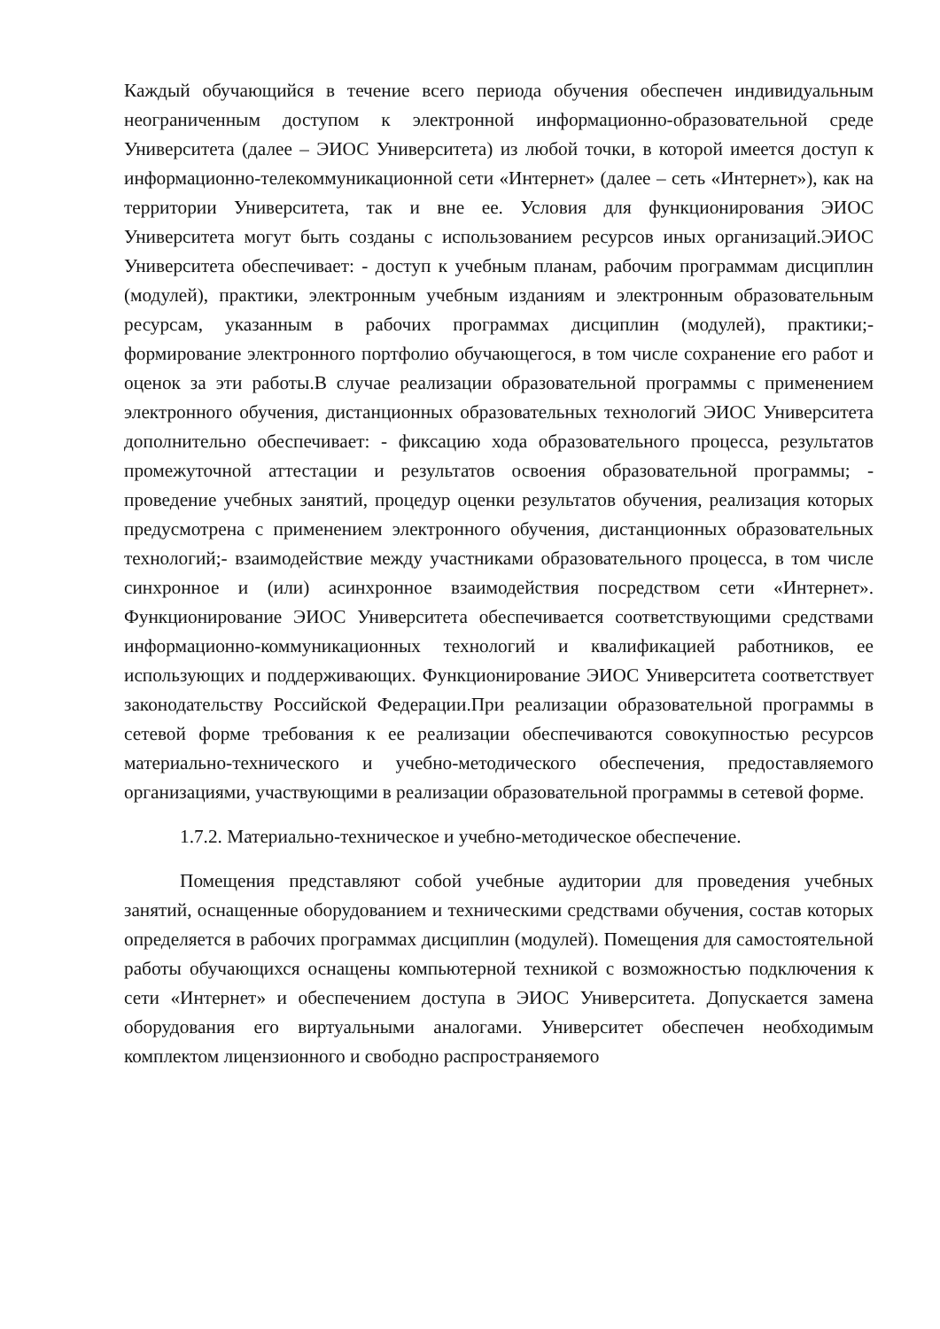Каждый обучающийся в течение всего периода обучения обеспечен индивидуальным неограниченным доступом к электронной информационно-образовательной среде Университета (далее – ЭИОС Университета) из любой точки, в которой имеется доступ к информационно-телекоммуникационной сети «Интернет» (далее – сеть «Интернет»), как на территории Университета, так и вне ее. Условия для функционирования ЭИОС Университета могут быть созданы с использованием ресурсов иных организаций.ЭИОС Университета обеспечивает: - доступ к учебным планам, рабочим программам дисциплин (модулей), практики, электронным учебным изданиям и электронным образовательным ресурсам, указанным в рабочих программах дисциплин (модулей), практики;- формирование электронного портфолио обучающегося, в том числе сохранение его работ и оценок за эти работы.В случае реализации образовательной программы с применением электронного обучения, дистанционных образовательных технологий ЭИОС Университета дополнительно обеспечивает: - фиксацию хода образовательного процесса, результатов промежуточной аттестации и результатов освоения образовательной программы; - проведение учебных занятий, процедур оценки результатов обучения, реализация которых предусмотрена с применением электронного обучения, дистанционных образовательных технологий;- взаимодействие между участниками образовательного процесса, в том числе синхронное и (или) асинхронное взаимодействия посредством сети «Интернет». Функционирование ЭИОС Университета обеспечивается соответствующими средствами информационно-коммуникационных технологий и квалификацией работников, ее использующих и поддерживающих. Функционирование ЭИОС Университета соответствует законодательству Российской Федерации.При реализации образовательной программы в сетевой форме требования к ее реализации обеспечиваются совокупностью ресурсов материально-технического и учебно-методического обеспечения, предоставляемого организациями, участвующими в реализации образовательной программы в сетевой форме.
1.7.2. Материально-техническое и учебно-методическое обеспечение.
Помещения представляют собой учебные аудитории для проведения учебных занятий, оснащенные оборудованием и техническими средствами обучения, состав которых определяется в рабочих программах дисциплин (модулей). Помещения для самостоятельной работы обучающихся оснащены компьютерной техникой с возможностью подключения к сети «Интернет» и обеспечением доступа в ЭИОС Университета. Допускается замена оборудования его виртуальными аналогами. Университет обеспечен необходимым комплектом лицензионного и свободно распространяемого